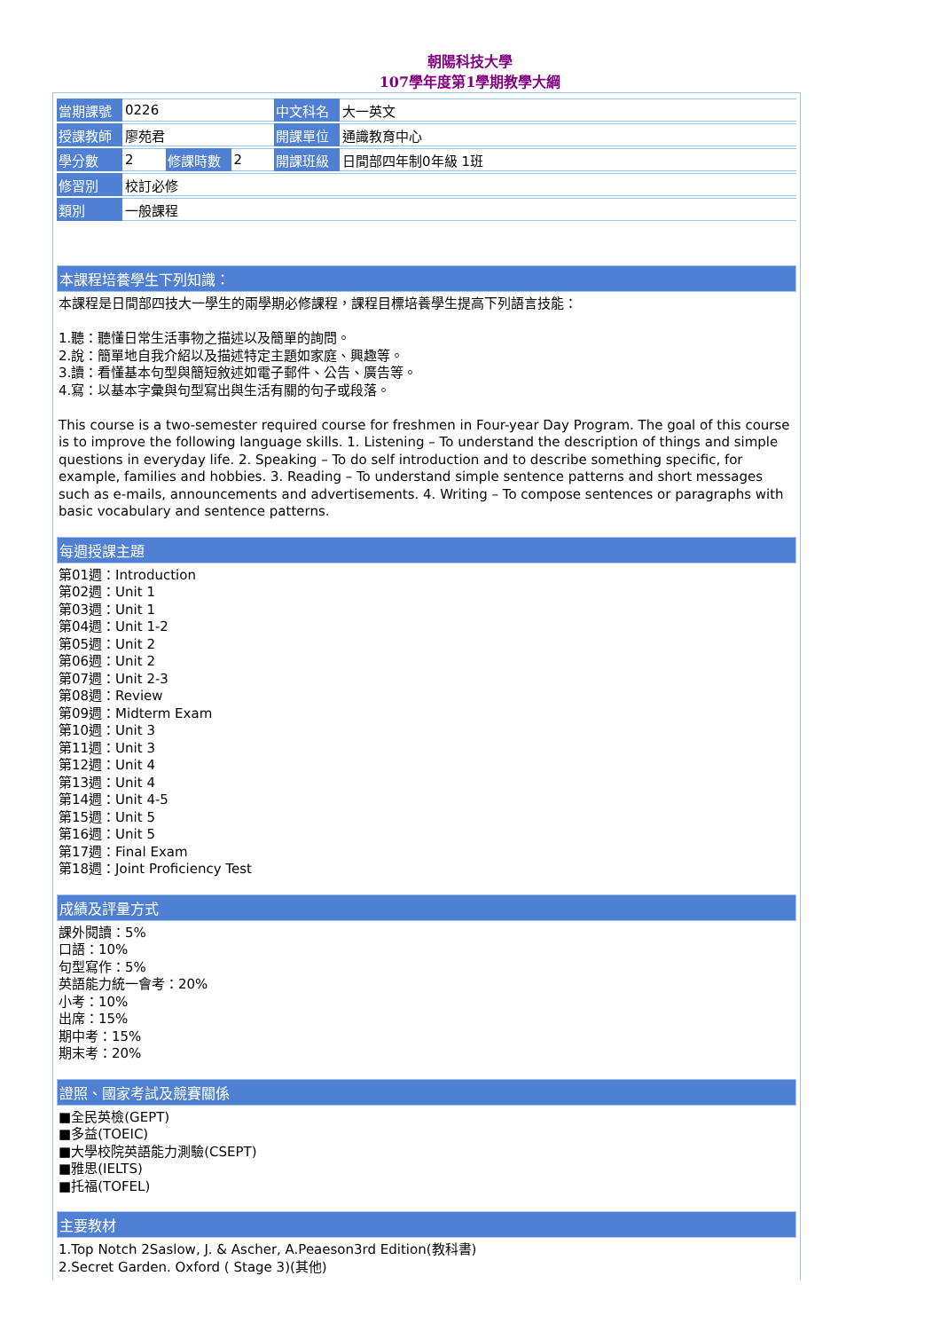朝陽科技大學
107學年度第1學期教學大綱
| 當期課號 | 0226 | | | 中文科名 | 大一英文 |
| 授課教師 | 廖苑君 | | | 開課單位 | 通識教育中心 |
| 學分數 | 2 | 修課時數 | 2 | 開課班級 | 日間部四年制0年級 1班 |
| 修習別 | 校訂必修 | | | | |
| 類別 | 一般課程 | | | | |
本課程培養學生下列知識：
本課程是日間部四技大一學生的兩學期必修課程，課程目標培養學生提高下列語言技能：
1.聽：聽懂日常生活事物之描述以及簡單的詢問。
2.說：簡單地自我介紹以及描述特定主題如家庭、興趣等。
3.讀：看懂基本句型與簡短敘述如電子郵件、公告、廣告等。
4.寫：以基本字彙與句型寫出與生活有關的句子或段落。
This course is a two-semester required course for freshmen in Four-year Day Program. The goal of this course is to improve the following language skills. 1. Listening – To understand the description of things and simple questions in everyday life. 2. Speaking – To do self introduction and to describe something specific, for example, families and hobbies. 3. Reading – To understand simple sentence patterns and short messages such as e-mails, announcements and advertisements. 4. Writing – To compose sentences or paragraphs with basic vocabulary and sentence patterns.
每週授課主題
第01週：Introduction
第02週：Unit 1
第03週：Unit 1
第04週：Unit 1-2
第05週：Unit 2
第06週：Unit 2
第07週：Unit 2-3
第08週：Review
第09週：Midterm Exam
第10週：Unit 3
第11週：Unit 3
第12週：Unit 4
第13週：Unit 4
第14週：Unit 4-5
第15週：Unit 5
第16週：Unit 5
第17週：Final Exam
第18週：Joint Proficiency Test
成績及評量方式
課外閱讀：5%
口語：10%
句型寫作：5%
英語能力統一會考：20%
小考：10%
出席：15%
期中考：15%
期末考：20%
證照、國家考試及競賽關係
■全民英檢(GEPT)
■多益(TOEIC)
■大學校院英語能力測驗(CSEPT)
■雅思(IELTS)
■托福(TOFEL)
主要教材
1.Top Notch 2Saslow, J. & Ascher, A.Peaeson3rd Edition(教科書)
2.Secret Garden. Oxford ( Stage 3)(其他)